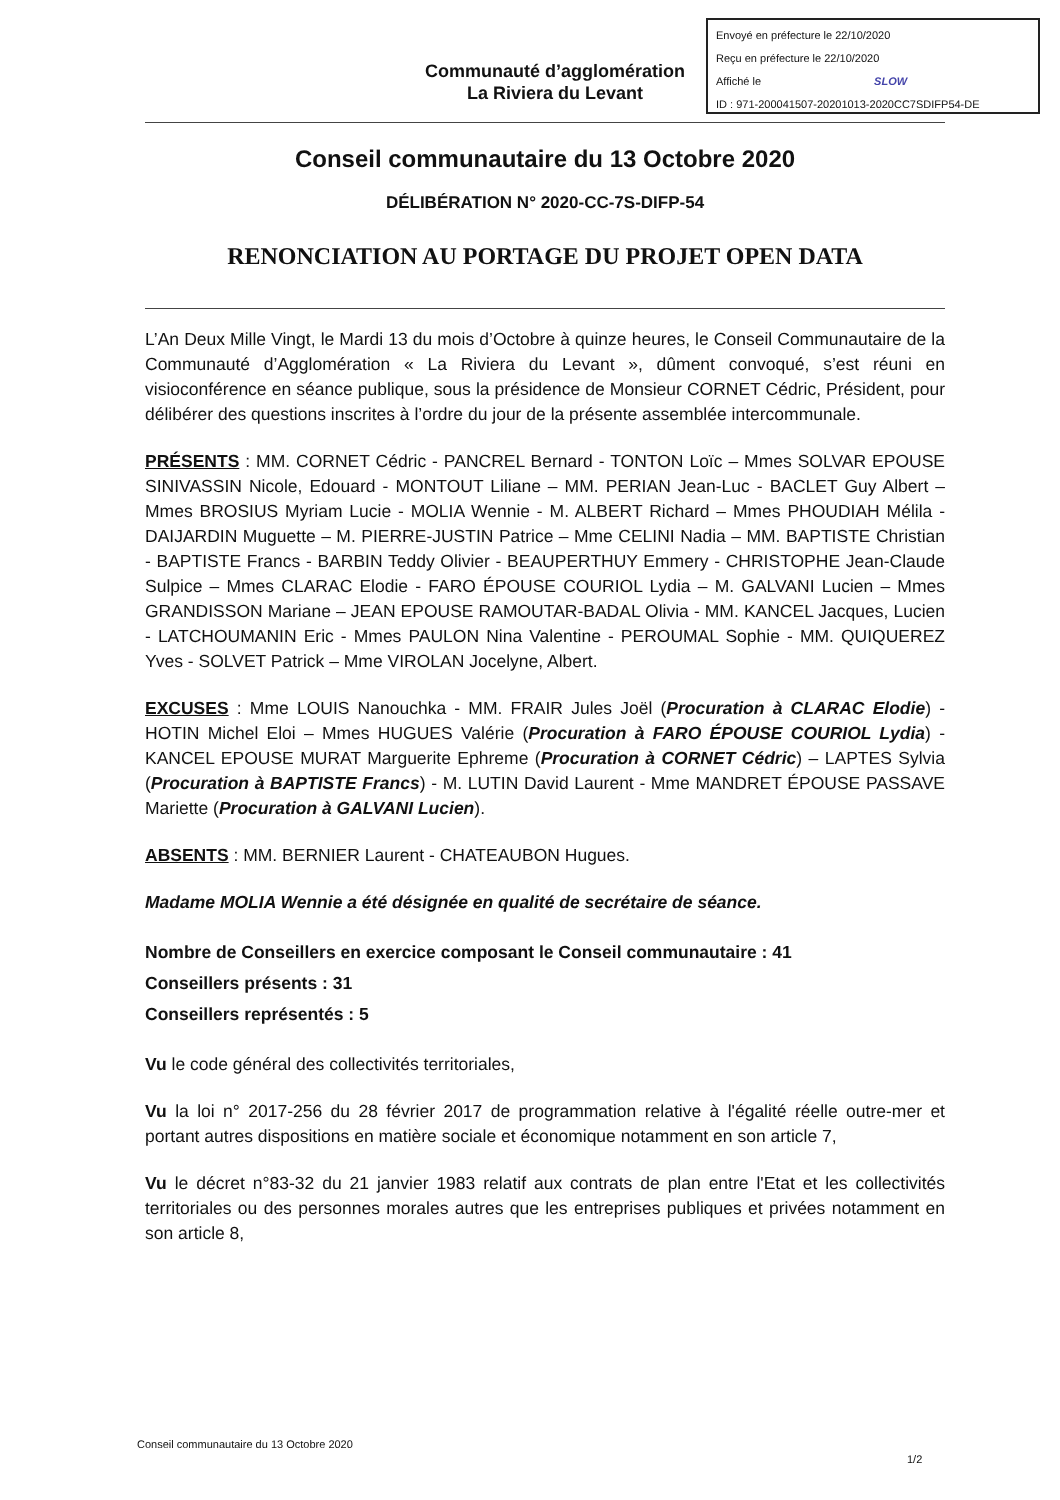Envoyé en préfecture le 22/10/2020
Reçu en préfecture le 22/10/2020
Affiché le SLOW
ID : 971-200041507-20201013-2020CC7SDIFP54-DE
Communauté d’agglomération
La Riviera du Levant
Conseil communautaire du 13 Octobre 2020
DÉLIBÉRATION N° 2020-CC-7S-DIFP-54
RENONCIATION AU PORTAGE DU PROJET OPEN DATA
L’An Deux Mille Vingt, le Mardi 13 du mois d’Octobre à quinze heures, le Conseil Communautaire de la Communauté d’Agglomération « La Riviera du Levant », dûment convoqué, s’est réuni en visioconférence en séance publique, sous la présidence de Monsieur CORNET Cédric, Président, pour délibérer des questions inscrites à l’ordre du jour de la présente assemblée intercommunale.
PRÉSENTS : MM. CORNET Cédric - PANCREL Bernard - TONTON Loïc – Mmes SOLVAR EPOUSE SINIVASSIN Nicole, Edouard - MONTOUT Liliane – MM. PERIAN Jean-Luc - BACLET Guy Albert – Mmes BROSIUS Myriam Lucie - MOLIA Wennie - M. ALBERT Richard – Mmes PHOUDIAH Mélila - DAIJARDIN Muguette – M. PIERRE-JUSTIN Patrice – Mme CELINI Nadia – MM. BAPTISTE Christian - BAPTISTE Francs - BARBIN Teddy Olivier - BEAUPERTHUY Emmery - CHRISTOPHE Jean-Claude Sulpice – Mmes CLARAC Elodie - FARO ÉPOUSE COURIOL Lydia – M. GALVANI Lucien – Mmes GRANDISSON Mariane – JEAN EPOUSE RAMOUTAR-BADAL Olivia - MM. KANCEL Jacques, Lucien - LATCHOUMANIN Eric - Mmes PAULON Nina Valentine - PEROUMAL Sophie - MM. QUIQUEREZ Yves - SOLVET Patrick – Mme VIROLAN Jocelyne, Albert.
EXCUSES : Mme LOUIS Nanouchka - MM. FRAIR Jules Joël (Procuration à CLARAC Elodie) - HOTIN Michel Eloi – Mmes HUGUES Valérie (Procuration à FARO ÉPOUSE COURIOL Lydia) - KANCEL EPOUSE MURAT Marguerite Ephreme (Procuration à CORNET Cédric) – LAPTES Sylvia (Procuration à BAPTISTE Francs) - M. LUTIN David Laurent - Mme MANDRET ÉPOUSE PASSAVE Mariette (Procuration à GALVANI Lucien).
ABSENTS : MM. BERNIER Laurent - CHATEAUBON Hugues.
Madame MOLIA Wennie a été désignée en qualité de secrétaire de séance.
Nombre de Conseillers en exercice composant le Conseil communautaire : 41
Conseillers présents : 31
Conseillers représentés : 5
Vu le code général des collectivités territoriales,
Vu la loi n° 2017-256 du 28 février 2017 de programmation relative à l'égalité réelle outre-mer et portant autres dispositions en matière sociale et économique notamment en son article 7,
Vu le décret n°83-32 du 21 janvier 1983 relatif aux contrats de plan entre l'Etat et les collectivités territoriales ou des personnes morales autres que les entreprises publiques et privées notamment en son article 8,
Conseil communautaire du 13 Octobre 2020
1/2